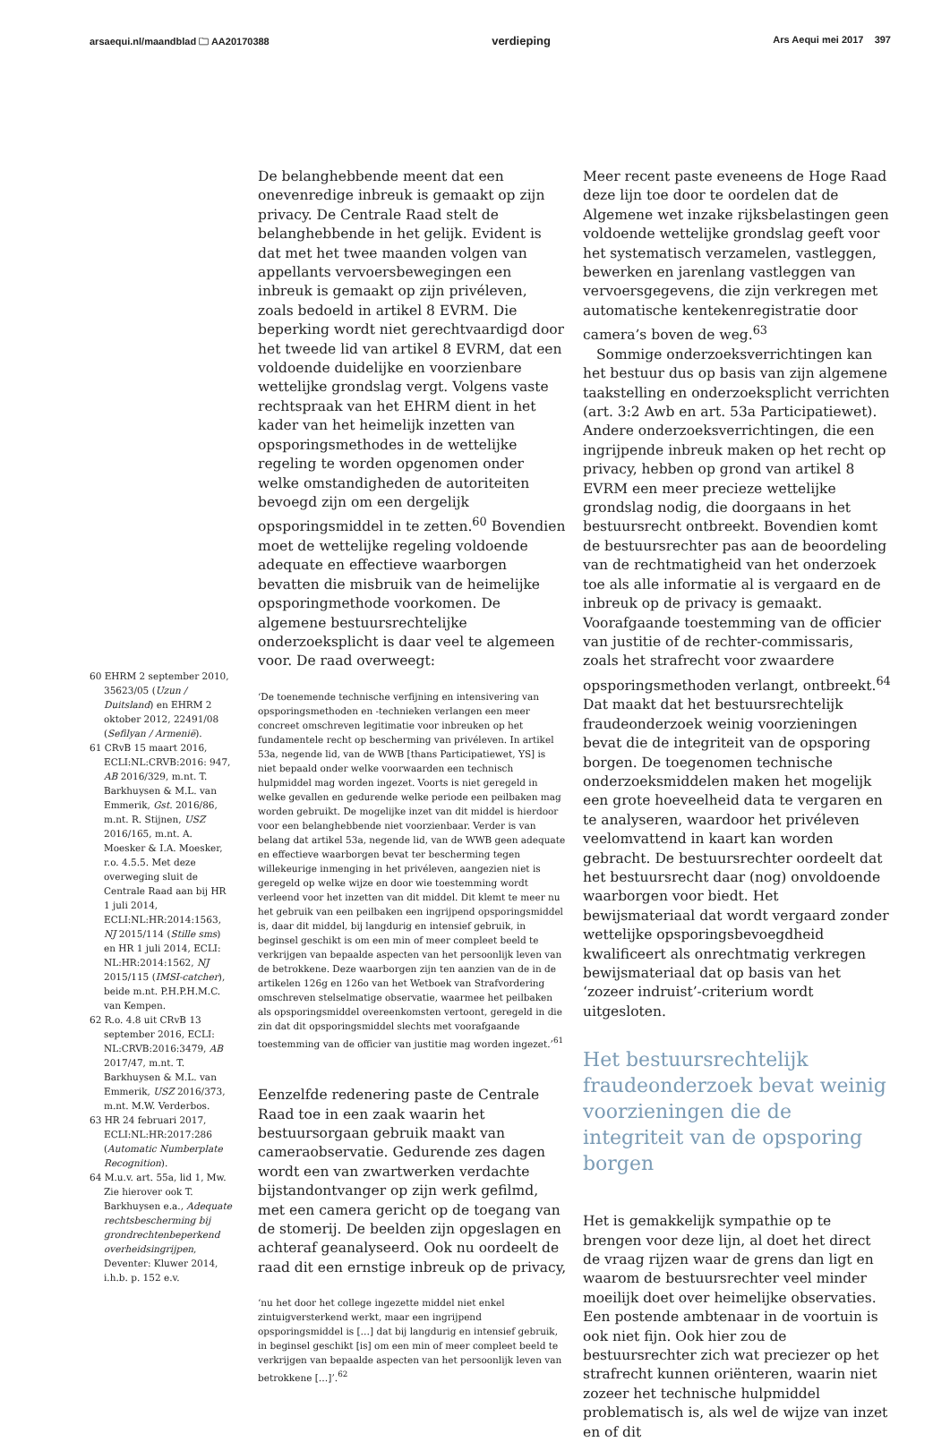arsaequi.nl/maandblad 🗀 AA20170388 verdieping Ars Aequi mei 2017 397
60 EHRM 2 september 2010, 35623/05 (Uzun / Duitsland) en EHRM 2 oktober 2012, 22491/08 (Sefilyan / Armenië).
61 CRvB 15 maart 2016, ECLI:NL:CRVB:2016: 947, AB 2016/329, m.nt. T. Barkhuysen & M.L. van Emmerik, Gst. 2016/86, m.nt. R. Stijnen, USZ 2016/165, m.nt. A. Moesker & I.A. Moesker, r.o. 4.5.5. Met deze overweging sluit de Centrale Raad aan bij HR 1 juli 2014, ECLI:NL:HR:2014:1563, NJ 2015/114 (Stille sms) en HR 1 juli 2014, ECLI: NL:HR:2014:1562, NJ 2015/115 (IMSI-catcher), beide m.nt. P.H.P.H.M.C. van Kempen.
62 R.o. 4.8 uit CRvB 13 september 2016, ECLI: NL:CRVB:2016:3479, AB 2017/47, m.nt. T. Barkhuysen & M.L. van Emmerik, USZ 2016/373, m.nt. M.W. Verderbos.
63 HR 24 februari 2017, ECLI:NL:HR:2017:286 (Automatic Numberplate Recognition).
64 M.u.v. art. 55a, lid 1, Mw. Zie hierover ook T. Barkhuysen e.a., Adequate rechtsbescherming bij grondrechtenbeperkend overheidsingrijpen, Deventer: Kluwer 2014, i.h.b. p. 152 e.v.
De belanghebbende meent dat een onevenredige inbreuk is gemaakt op zijn privacy. De Centrale Raad stelt de belanghebbende in het gelijk. Evident is dat met het twee maanden volgen van appellants vervoersbewegingen een inbreuk is gemaakt op zijn privéleven, zoals bedoeld in artikel 8 EVRM. Die beperking wordt niet gerechtvaardigd door het tweede lid van artikel 8 EVRM, dat een voldoende duidelijke en voorzienbare wettelijke grondslag vergt. Volgens vaste rechtspraak van het EHRM dient in het kader van het heimelijk inzetten van opsporingsmethodes in de wettelijke regeling te worden opgenomen onder welke omstandigheden de autoriteiten bevoegd zijn om een dergelijk opsporingsmiddel in te zetten.<sup>60</sup> Bovendien moet de wettelijke regeling voldoende adequate en effectieve waarborgen bevatten die misbruik van de heimelijke opsporingmethode voorkomen. De algemene bestuursrechtelijke onderzoeksplicht is daar veel te algemeen voor. De raad overweegt:
‘De toenemende technische verfijning en intensivering van opsporingsmethoden en -technieken verlangen een meer concreet omschreven legitimatie voor inbreuken op het fundamentele recht op bescherming van privéleven. In artikel 53a, negende lid, van de WWB [thans Participatiewet, YS] is niet bepaald onder welke voorwaarden een technisch hulpmiddel mag worden ingezet. Voorts is niet geregeld in welke gevallen en gedurende welke periode een peilbaken mag worden gebruikt. De mogelijke inzet van dit middel is hierdoor voor een belanghebbende niet voorzienbaar. Verder is van belang dat artikel 53a, negende lid, van de WWB geen adequate en effectieve waarborgen bevat ter bescherming tegen willekeurige inmenging in het privéleven, aangezien niet is geregeld op welke wijze en door wie toestemming wordt verleend voor het inzetten van dit middel. Dit klemt te meer nu het gebruik van een peilbaken een ingrijpend opsporingsmiddel is, daar dit middel, bij langdurig en intensief gebruik, in beginsel geschikt is om een min of meer compleet beeld te verkrijgen van bepaalde aspecten van het persoonlijk leven van de betrokkene. Deze waarborgen zijn ten aanzien van de in de artikelen 126g en 126o van het Wetboek van Strafvordering omschreven stelselmatige observatie, waarmee het peilbaken als opsporingsmiddel overeenkomsten vertoont, geregeld in die zin dat dit opsporingsmiddel slechts met voorafgaande toestemming van de officier van justitie mag worden ingezet.’<sup>61</sup>
Eenzelfde redenering paste de Centrale Raad toe in een zaak waarin het bestuursorgaan gebruik maakt van cameraobservatie. Gedurende zes dagen wordt een van zwartwerken verdachte bijstandontvanger op zijn werk gefilmd, met een camera gericht op de toegang van de stomerij. De beelden zijn opgeslagen en achteraf geanalyseerd. Ook nu oordeelt de raad dit een ernstige inbreuk op de privacy,
‘nu het door het college ingezette middel niet enkel zintuigversterkend werkt, maar een ingrijpend opsporingsmiddel is […] dat bij langdurig en intensief gebruik, in beginsel geschikt [is] om een min of meer compleet beeld te verkrijgen van bepaalde aspecten van het persoonlijk leven van betrokkene […]’.<sup>62</sup>
Meer recent paste eveneens de Hoge Raad deze lijn toe door te oordelen dat de Algemene wet inzake rijksbelastingen geen voldoende wettelijke grondslag geeft voor het systematisch verzamelen, vastleggen, bewerken en jarenlang vastleggen van vervoersgegevens, die zijn verkregen met automatische kentekenregistratie door camera’s boven de weg.<sup>63</sup>
Sommige onderzoeksverrichtingen kan het bestuur dus op basis van zijn algemene taakstelling en onderzoeksplicht verrichten (art. 3:2 Awb en art. 53a Participatiewet). Andere onderzoeksverrichtingen, die een ingrijpende inbreuk maken op het recht op privacy, hebben op grond van artikel 8 EVRM een meer precieze wettelijke grondslag nodig, die doorgaans in het bestuursrecht ontbreekt. Bovendien komt de bestuursrechter pas aan de beoordeling van de rechtmatigheid van het onderzoek toe als alle informatie al is vergaard en de inbreuk op de privacy is gemaakt. Voorafgaande toestemming van de officier van justitie of de rechter-commissaris, zoals het strafrecht voor zwaardere opsporingsmethoden verlangt, ontbreekt.<sup>64</sup> Dat maakt dat het bestuursrechtelijk fraudeonderzoek weinig voorzieningen bevat die de integriteit van de opsporing borgen. De toegenomen technische onderzoeksmiddelen maken het mogelijk een grote hoeveelheid data te vergaren en te analyseren, waardoor het privéleven veelomvattend in kaart kan worden gebracht. De bestuursrechter oordeelt dat het bestuursrecht daar (nog) onvoldoende waarborgen voor biedt. Het bewijsmateriaal dat wordt vergaard zonder wettelijke opsporingsbevoegdheid kwalificeert als onrechtmatig verkregen bewijsmateriaal dat op basis van het ‘zozeer indruist’-criterium wordt uitgesloten.
Het bestuursrechtelijk fraudeonderzoek bevat weinig voorzieningen die de integriteit van de opsporing borgen
Het is gemakkelijk sympathie op te brengen voor deze lijn, al doet het direct de vraag rijzen waar de grens dan ligt en waarom de bestuursrechter veel minder moeilijk doet over heimelijke observaties. Een postende ambtenaar in de voortuin is ook niet fijn. Ook hier zou de bestuursrechter zich wat preciezer op het strafrecht kunnen oriënteren, waarin niet zozeer het technische hulpmiddel problematisch is, als wel de wijze van inzet en of dit